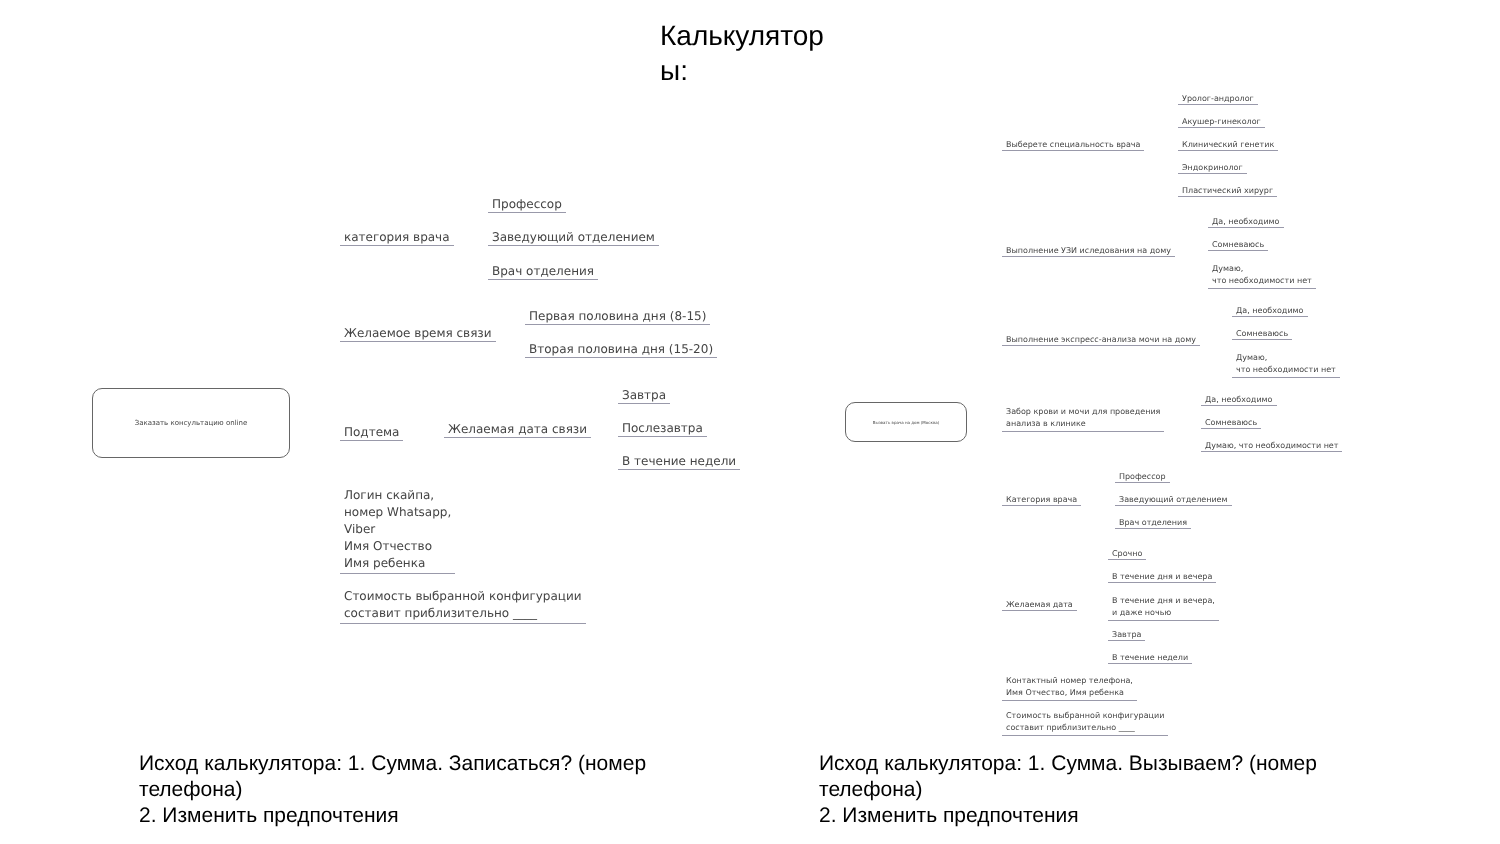Калькулятор ы:
Заказать консультацию online
категория врача
Профессор
Заведующий отделением
Врач отделения
Желаемое время связи
Первая половина дня (8-15)
Вторая половина дня (15-20)
Подтема Желаемая дата связи
Завтра
Послезавтра
В течение недели
Логин скайпа,
номер Whatsapp,
Viber
Имя Отчество
Имя ребенка
Стоимость выбранной конфигурации
составит приблизительно ____
Вызвать врача на дом (Москва)
Выберете специальность врача
Уролог-андролог
Акушер-гинеколог
Клинический генетик
Эндокринолог
Пластический хирург
Выполнение УЗИ иследования на дому
Да, необходимо
Сомневаюсь
Думаю,
что необходимости нет
Выполнение экспресс-анализа мочи на дому
Да, необходимо
Сомневаюсь
Думаю,
что необходимости нет
Забор крови и мочи для проведения
анализа в клинике
Да, необходимо
Сомневаюсь
Думаю, что необходимости нет
Категория врача
Профессор
Заведующий отделением
Врач отделения
Желаемая дата
Срочно
В течение дня и вечера
В течение дня и вечера,
и даже ночью
Завтра
В течение недели
Контактный номер телефона,
Имя Отчество, Имя ребенка
Стоимость выбранной конфигурации
составит приблизительно ____
Исход калькулятора: 1. Сумма. Записаться? (номер телефона)
2. Изменить предпочтения
Исход калькулятора: 1. Сумма. Вызываем? (номер телефона)
2. Изменить предпочтения